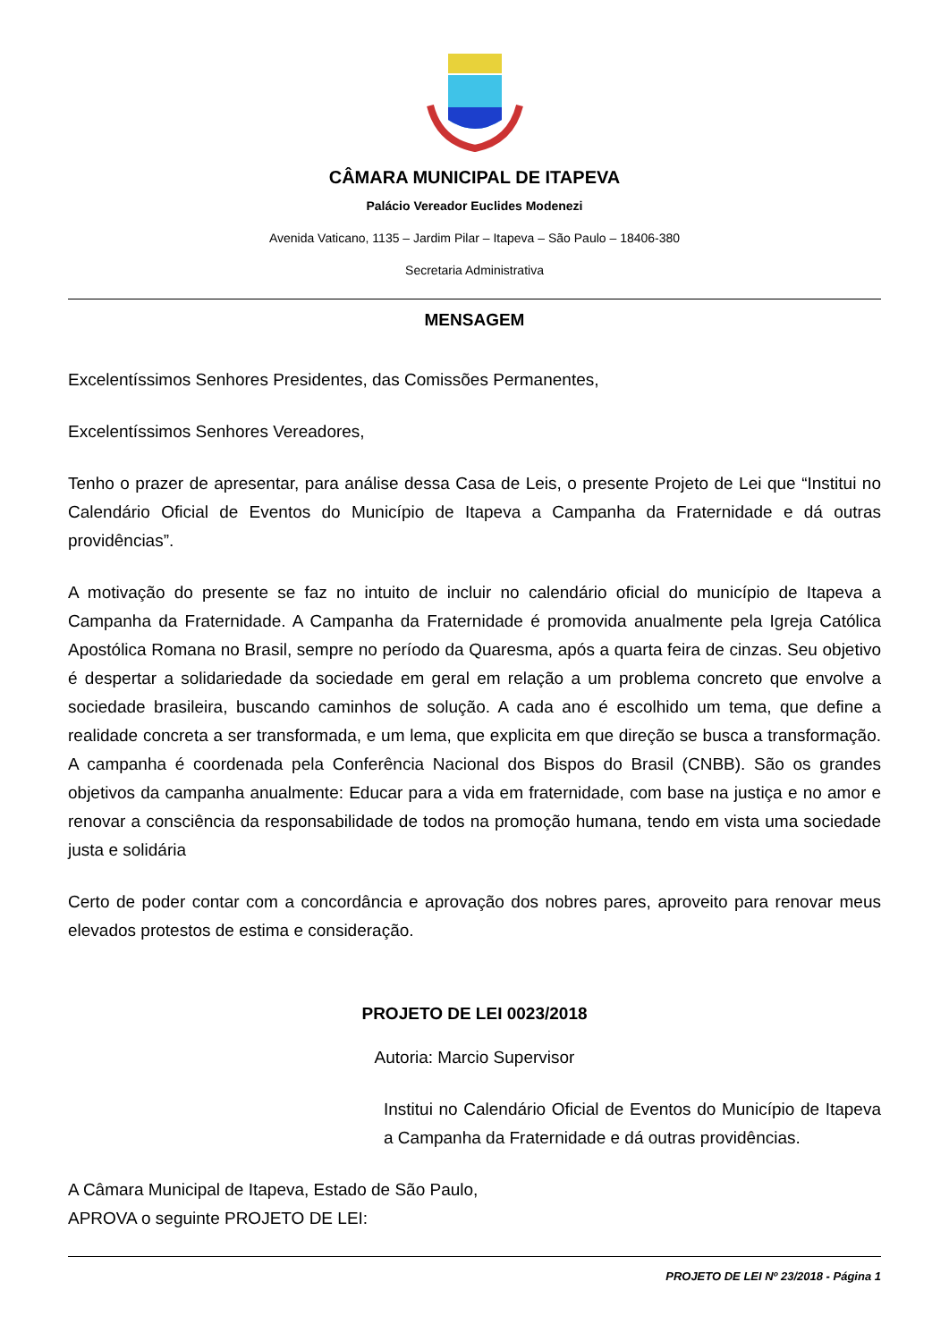CÂMARA MUNICIPAL DE ITAPEVA
Palácio Vereador Euclides Modenezi
Avenida Vaticano, 1135 – Jardim Pilar – Itapeva – São Paulo – 18406-380
Secretaria Administrativa
MENSAGEM
Excelentíssimos Senhores Presidentes, das Comissões Permanentes,
Excelentíssimos Senhores Vereadores,
Tenho o prazer de apresentar, para análise dessa Casa de Leis, o presente Projeto de Lei que “Institui no Calendário Oficial de Eventos do Município de Itapeva a Campanha da Fraternidade e dá outras providências”.
A motivação do presente se faz no intuito de incluir no calendário oficial do município de Itapeva a Campanha da Fraternidade. A Campanha da Fraternidade é promovida anualmente pela Igreja Católica Apostólica Romana no Brasil, sempre no período da Quaresma, após a quarta feira de cinzas. Seu objetivo é despertar a solidariedade da sociedade em geral em relação a um problema concreto que envolve a sociedade brasileira, buscando caminhos de solução. A cada ano é escolhido um tema, que define a realidade concreta a ser transformada, e um lema, que explicita em que direção se busca a transformação. A campanha é coordenada pela Conferência Nacional dos Bispos do Brasil (CNBB). São os grandes objetivos da campanha anualmente: Educar para a vida em fraternidade, com base na justiça e no amor e renovar a consciência da responsabilidade de todos na promoção humana, tendo em vista uma sociedade justa e solidária
Certo de poder contar com a concordância e aprovação dos nobres pares, aproveito para renovar meus elevados protestos de estima e consideração.
PROJETO DE LEI 0023/2018
Autoria: Marcio Supervisor
Institui no Calendário Oficial de Eventos do Município de Itapeva a Campanha da Fraternidade e dá outras providências.
A Câmara Municipal de Itapeva, Estado de São Paulo, APROVA o seguinte PROJETO DE LEI:
PROJETO DE LEI Nº 23/2018 - Página 1